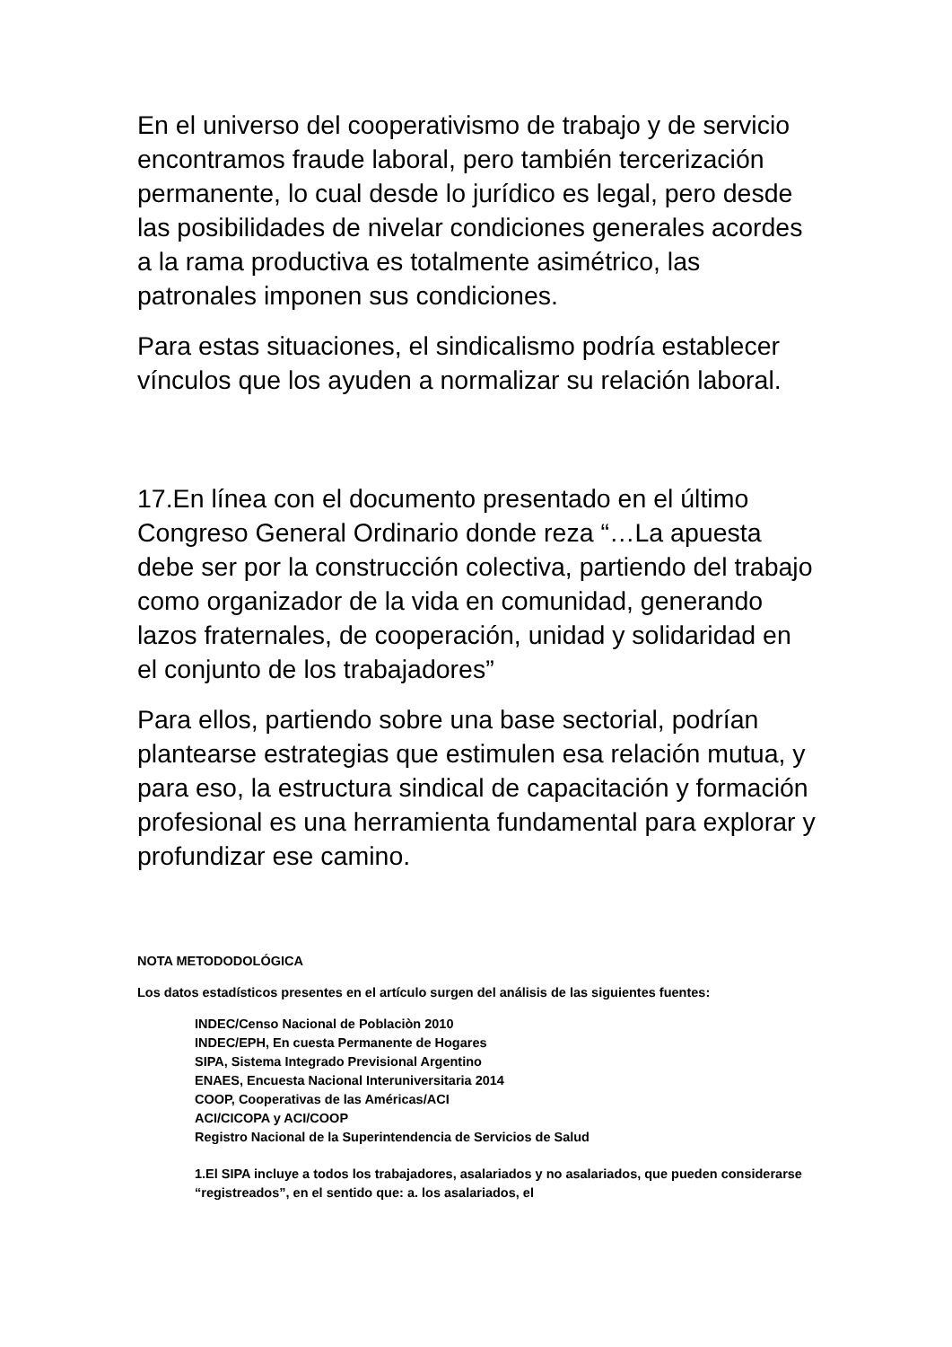En el universo del cooperativismo de trabajo y de servicio encontramos fraude laboral, pero también tercerización permanente, lo cual desde lo jurídico es legal, pero desde las posibilidades de nivelar condiciones generales acordes a la rama productiva es totalmente asimétrico, las patronales imponen sus condiciones.
Para estas situaciones, el sindicalismo podría establecer vínculos que los ayuden a normalizar su relación laboral.
17.En línea con el documento presentado en el último Congreso General Ordinario donde reza “…La apuesta debe ser por la construcción colectiva, partiendo del trabajo como organizador de la vida en comunidad, generando lazos fraternales, de cooperación, unidad y solidaridad en el conjunto de los trabajadores”
Para ellos, partiendo sobre una base sectorial, podrían plantearse estrategias que estimulen esa relación mutua, y para eso, la estructura sindical de capacitación y formación profesional es una herramienta fundamental para explorar y profundizar ese camino.
NOTA METODODOLÓGICA
Los datos estadísticos presentes en el artículo surgen del análisis de las siguientes fuentes:
INDEC/Censo Nacional de Poblaciòn 2010
INDEC/EPH, En cuesta Permanente de Hogares
SIPA, Sistema Integrado Previsional Argentino
ENAES, Encuesta Nacional Interuniversitaria 2014
COOP, Cooperativas de las Américas/ACI
ACI/CICOPA y ACI/COOP
Registro Nacional de la Superintendencia de Servicios de Salud
1.El SIPA incluye a todos los trabajadores, asalariados y no asalariados, que pueden considerarse “registreados”, en el sentido que: a. los asalariados, el